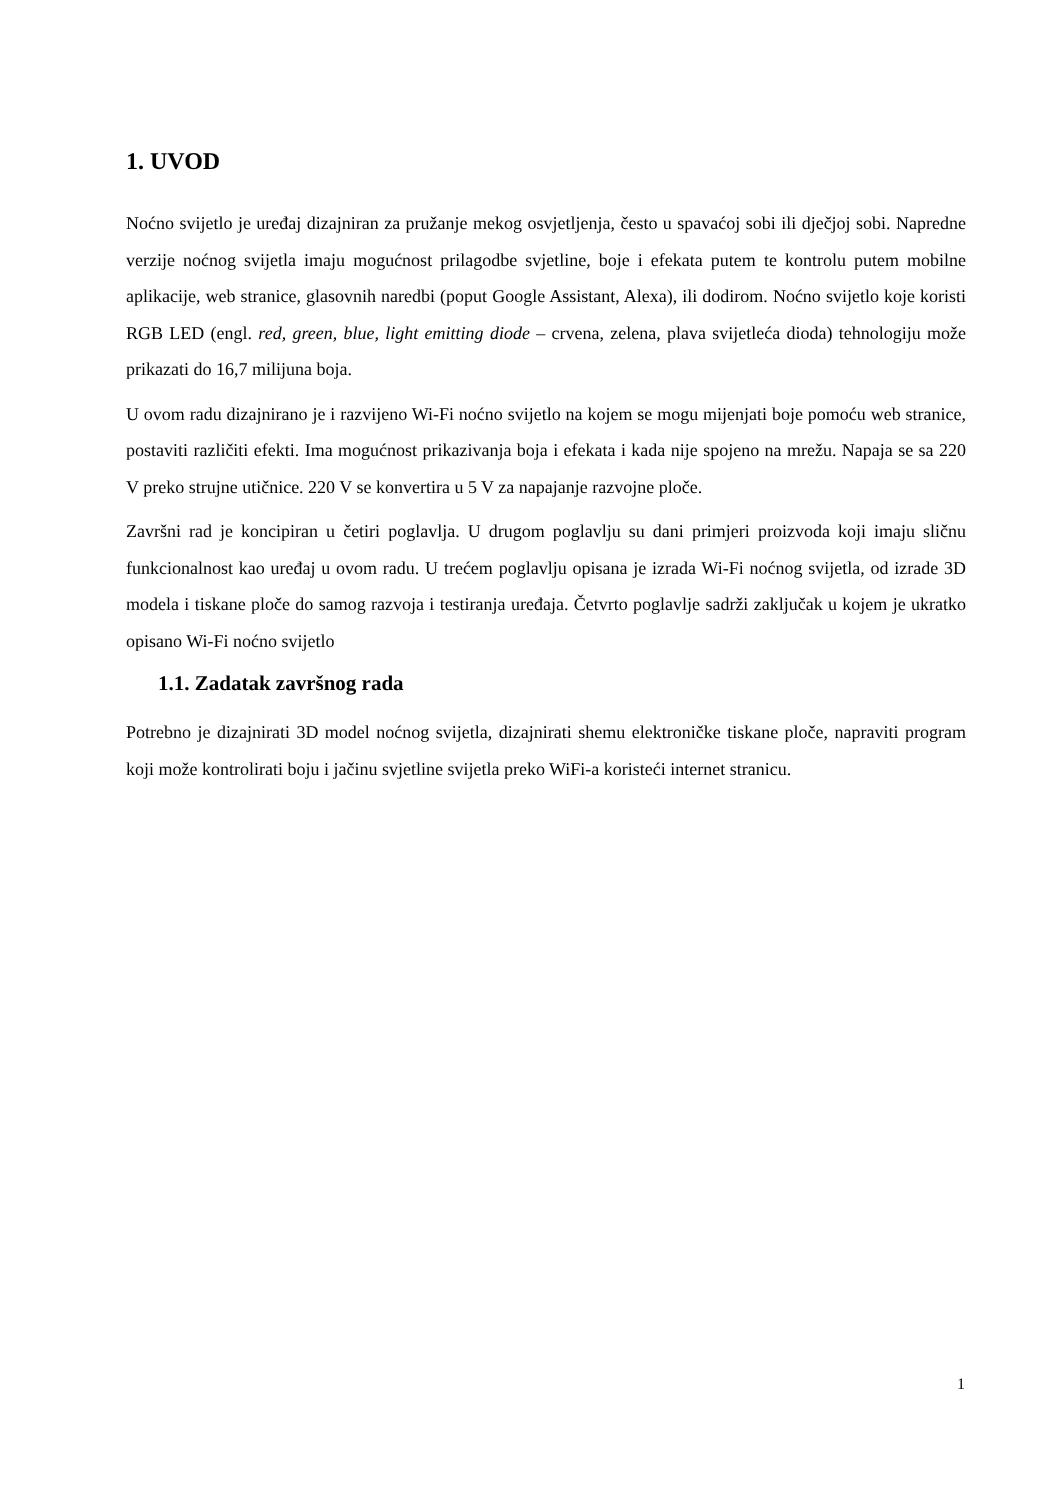1. UVOD
Noćno svijetlo je uređaj dizajniran za pružanje mekog osvjetljenja, često u spavaćoj sobi ili dječjoj sobi. Napredne verzije noćnog svijetla imaju mogućnost prilagodbe svjetline, boje i efekata putem te kontrolu putem mobilne aplikacije, web stranice, glasovnih naredbi (poput Google Assistant, Alexa), ili dodirom. Noćno svijetlo koje koristi RGB LED (engl. red, green, blue, light emitting diode – crvena, zelena, plava svijetleća dioda) tehnologiju može prikazati do 16,7 milijuna boja.
U ovom radu dizajnirano je i razvijeno Wi-Fi noćno svijetlo na kojem se mogu mijenjati boje pomoću web stranice, postaviti različiti efekti. Ima mogućnost prikazivanja boja i efekata i kada nije spojeno na mrežu. Napaja se sa 220 V preko strujne utičnice. 220 V se konvertira u 5 V za napajanje razvojne ploče.
Završni rad je koncipiran u četiri poglavlja. U drugom poglavlju su dani primjeri proizvoda koji imaju sličnu funkcionalnost kao uređaj u ovom radu. U trećem poglavlju opisana je izrada Wi-Fi noćnog svijetla, od izrade 3D modela i tiskane ploče do samog razvoja i testiranja uređaja. Četvrto poglavlje sadrži zaključak u kojem je ukratko opisano Wi-Fi noćno svijetlo
1.1. Zadatak završnog rada
Potrebno je dizajnirati 3D model noćnog svijetla, dizajnirati shemu elektroničke tiskane ploče, napraviti program koji može kontrolirati boju i jačinu svjetline svijetla preko WiFi-a koristeći internet stranicu.
1